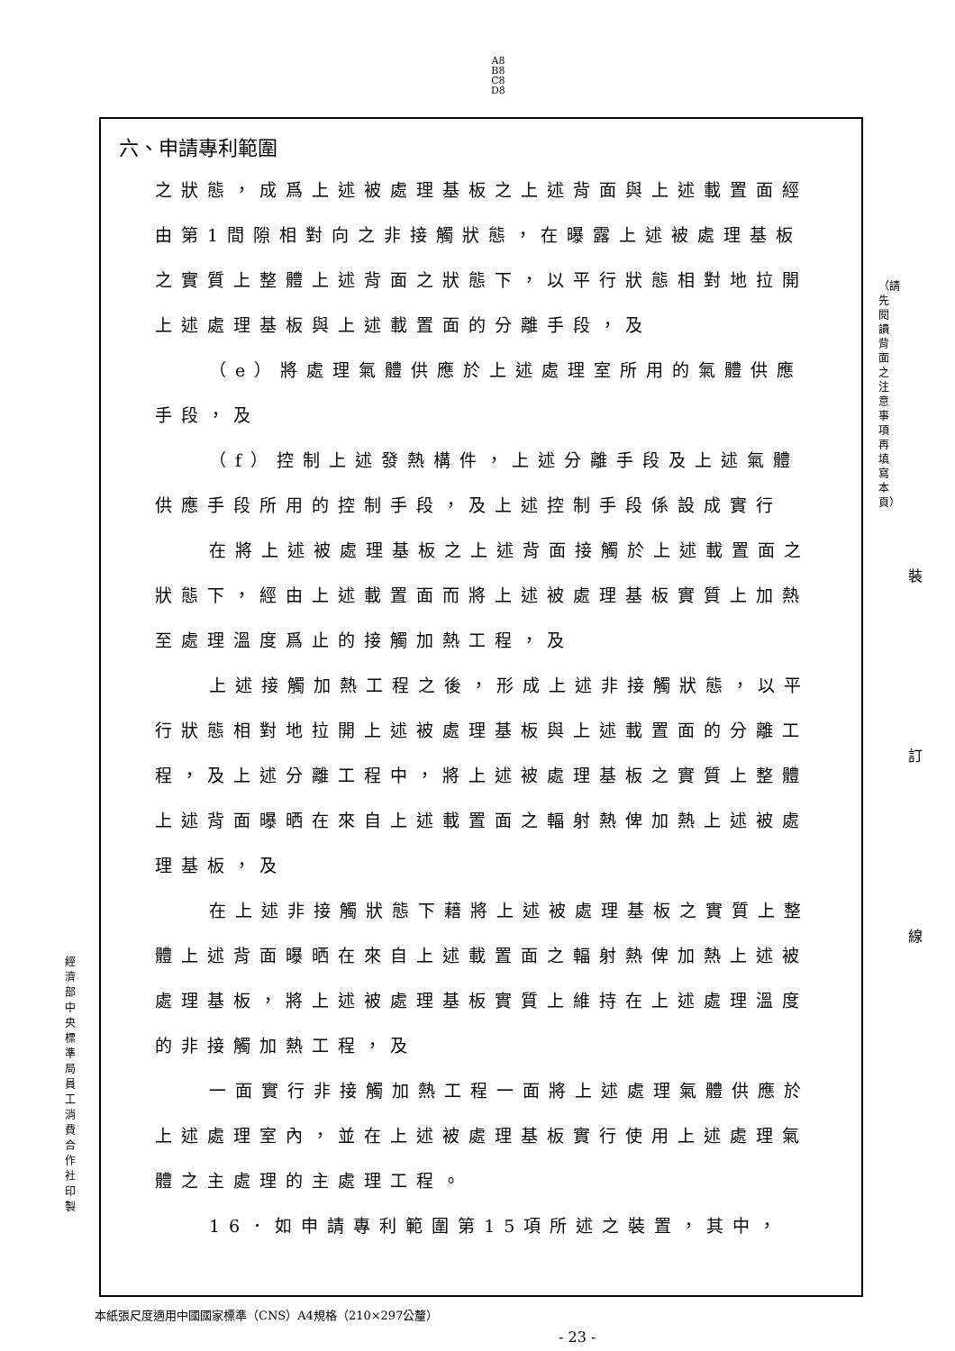A8
B8
C8
D8
六、申請專利範圍
之狀態，成爲上述被處理基板之上述背面與上述載置面經由第1間隙相對向之非接觸狀態，在曝露上述被處理基板之實質上整體上述背面之狀態下，以平行狀態相對地拉開上述處理基板與上述載置面的分離手段，及
（e）將處理氣體供應於上述處理室所用的氣體供應
手段，及
（f）控制上述發熱構件，上述分離手段及上述氣體
供應手段所用的控制手段，及上述控制手段係設成實行
在將上述被處理基板之上述背面接觸於上述載置面之
狀態下，經由上述載置面而將上述被處理基板實質上加熱至處理溫度爲止的接觸加熱工程，及
上述接觸加熱工程之後，形成上述非接觸狀態，以平
行狀態相對地拉開上述被處理基板與上述載置面的分離工程，及上述分離工程中，將上述被處理基板之實質上整體上述背面曝晒在來自上述載置面之輻射熱俾加熱上述被處理基板，及
在上述非接觸狀態下藉將上述被處理基板之實質上整
體上述背面曝晒在來自上述載置面之輻射熱俾加熱上述被處理基板，將上述被處理基板實質上維持在上述處理溫度的非接觸加熱工程，及
一面實行非接觸加熱工程一面將上述處理氣體供應於
上述處理室內，並在上述被處理基板實行使用上述處理氣體之主處理的主處理工程。
16．如申請專利範圍第15項所述之裝置，其中，
（請先閱讀背面之注意事項再填寫本頁）
裝 訂 線
經濟部中央標準局員工消費合作社印製
本紙張尺度適用中國國家標準（CNS）A4規格（210×297公釐）
- 23 -